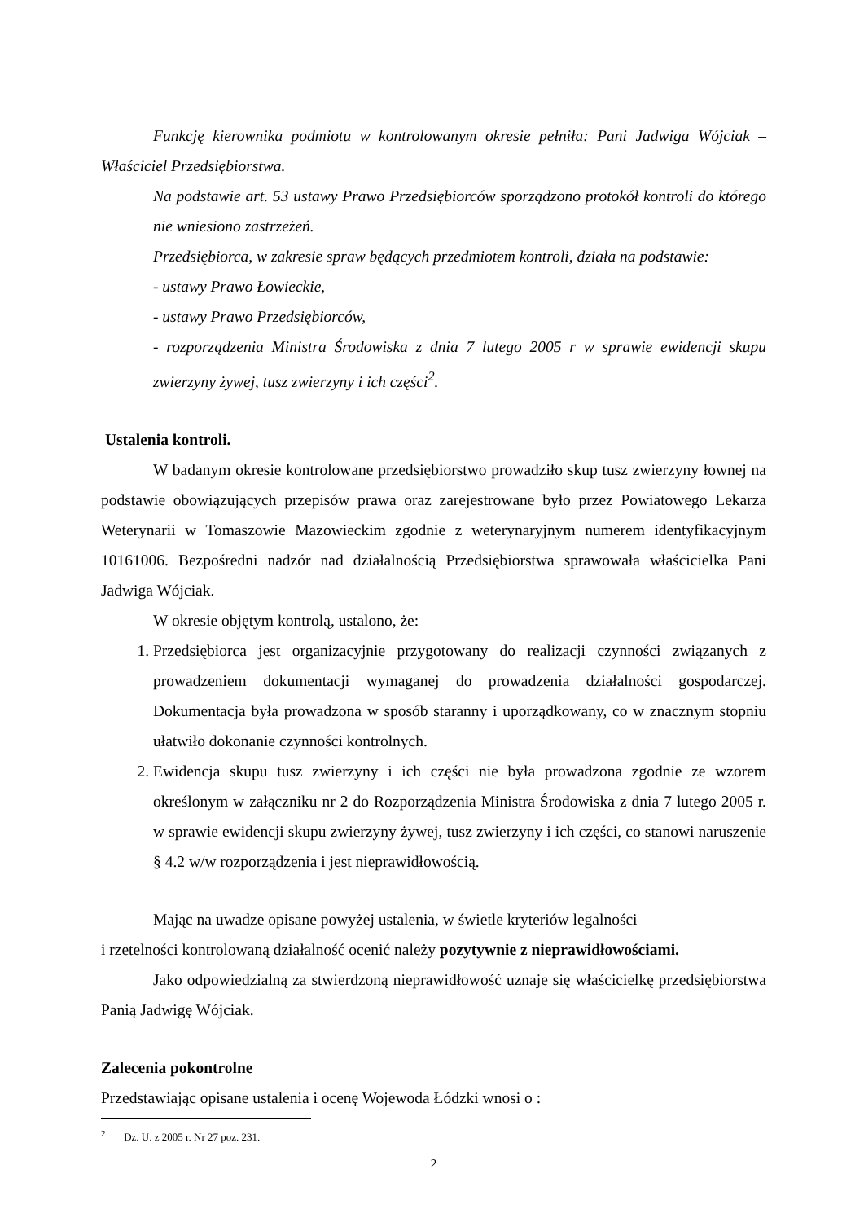Funkcję kierownika podmiotu w kontrolowanym okresie pełniła: Pani Jadwiga Wójciak – Właściciel Przedsiębiorstwa.
Na podstawie art. 53 ustawy Prawo Przedsiębiorców sporządzono protokół kontroli do którego nie wniesiono zastrzeżeń.
Przedsiębiorca, w zakresie spraw będących przedmiotem kontroli, działa na podstawie:
- ustawy Prawo Łowieckie,
- ustawy Prawo Przedsiębiorców,
- rozporządzenia Ministra Środowiska z dnia 7 lutego 2005 r w sprawie ewidencji skupu zwierzyny żywej, tusz zwierzyny i ich części<sup>2</sup>.
Ustalenia kontroli.
W badanym okresie kontrolowane przedsiębiorstwo prowadziło skup tusz zwierzyny łownej na podstawie obowiązujących przepisów prawa oraz zarejestrowane było przez Powiatowego Lekarza Weterynarii w Tomaszowie Mazowieckim zgodnie z weterynaryjnym numerem identyfikacyjnym 10161006. Bezpośredni nadzór nad działalnością Przedsiębiorstwa sprawowała właścicielka Pani Jadwiga Wójciak.
W okresie objętym kontrolą, ustalono, że:
1. Przedsiębiorca jest organizacyjnie przygotowany do realizacji czynności związanych z prowadzeniem dokumentacji wymaganej do prowadzenia działalności gospodarczej. Dokumentacja była prowadzona w sposób staranny i uporządkowany, co w znacznym stopniu ułatwiło dokonanie czynności kontrolnych.
2. Ewidencja skupu tusz zwierzyny i ich części nie była prowadzona zgodnie ze wzorem określonym w załączniku nr 2 do Rozporządzenia Ministra Środowiska z dnia 7 lutego 2005 r. w sprawie ewidencji skupu zwierzyny żywej, tusz zwierzyny i ich części, co stanowi naruszenie § 4.2 w/w rozporządzenia i jest nieprawidłowością.
Mając na uwadze opisane powyżej ustalenia, w świetle kryteriów legalności
i rzetelności kontrolowaną działalność ocenić należy pozytywnie z nieprawidłowościami.
Jako odpowiedzialną za stwierdzoną nieprawidłowość uznaje się właścicielkę przedsiębiorstwa Panią Jadwigę Wójciak.
Zalecenia pokontrolne
Przedstawiając opisane ustalenia i ocenę Wojewoda Łódzki wnosi o :
<sup>2</sup> Dz. U. z 2005 r. Nr 27 poz. 231.
2